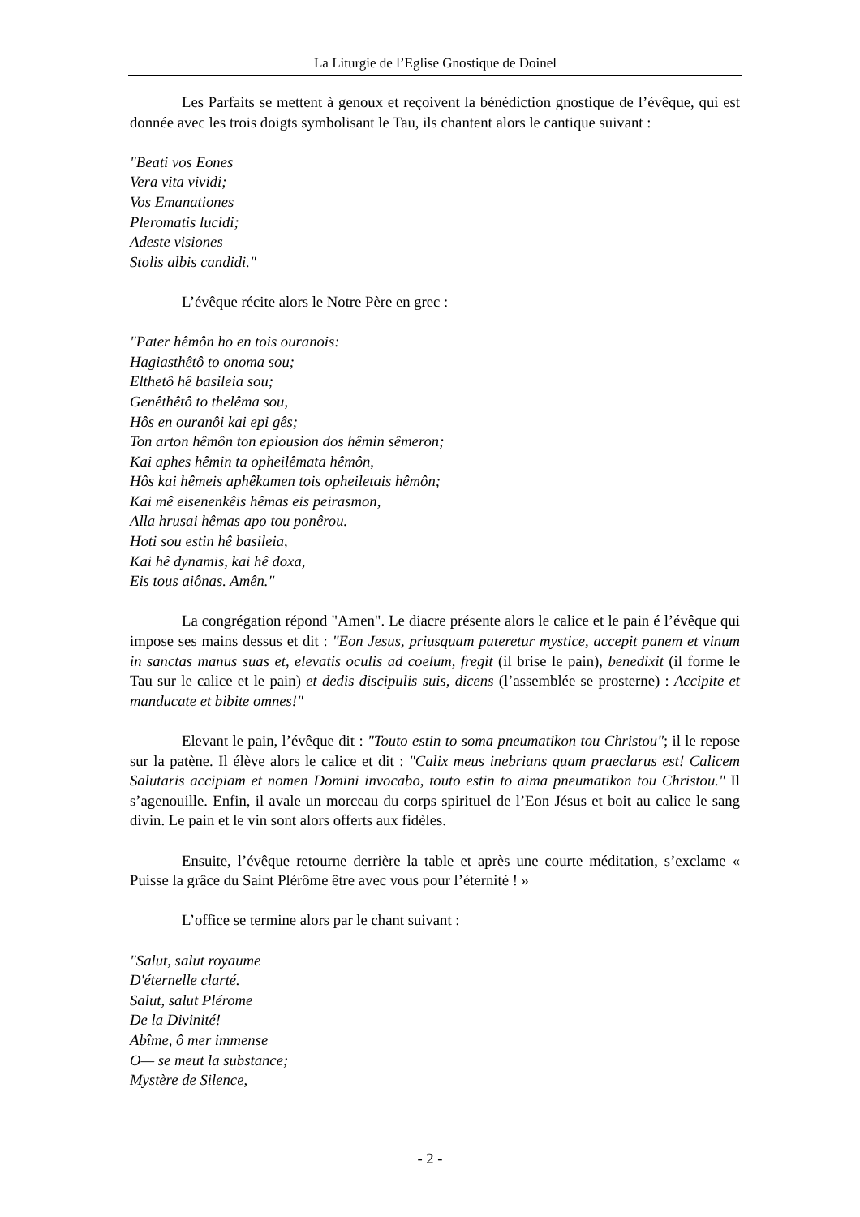La Liturgie de l’Eglise Gnostique de Doinel
Les Parfaits se mettent à genoux et reçoivent la bénédiction gnostique de l’évêque, qui est donnée avec les trois doigts symbolisant le Tau, ils chantent alors le cantique suivant :
"Beati vos Eones
Vera vita vividi;
Vos Emanationes
Pleromatis lucidi;
Adeste visiones
Stolis albis candidi."
L’évêque récite alors le Notre Père en grec :
"Pater hêmôn ho en tois ouranois:
Hagiasthêtô to onoma sou;
Elthetô hê basileia sou;
Genêthêtô to thelêma sou,
Hôs en ouranôi kai epi gês;
Ton arton hêmôn ton epiousion dos hêmin sêmeron;
Kai aphes hêmin ta opheilêmata hêmôn,
Hôs kai hêmeis aphêkamen tois opheiletais hêmôn;
Kai mê eisenenkêis hêmas eis peirasmon,
Alla hrusai hêmas apo tou ponêrou.
Hoti sou estin hê basileia,
Kai hê dynamis, kai hê doxa,
Eis tous aiônas. Amên."
La congrégation répond "Amen". Le diacre présente alors le calice et le pain é l’évêque qui impose ses mains dessus et dit : "Eon Jesus, priusquam pateretur mystice, accepit panem et vinum in sanctas manus suas et, elevatis oculis ad coelum, fregit (il brise le pain), benedixit (il forme le Tau sur le calice et le pain) et dedis discipulis suis, dicens (l’assemblée se prosterne) : Accipite et manducate et bibite omnes!"
Elevant le pain, l’évêque dit : "Touto estin to soma pneumatikon tou Christou"; il le repose sur la patène. Il élève alors le calice et dit : "Calix meus inebrians quam praeclarus est! Calicem Salutaris accipiam et nomen Domini invocabo, touto estin to aima pneumatikon tou Christou." Il s’agenouille. Enfin, il avale un morceau du corps spirituel de l’Eon Jésus et boit au calice le sang divin. Le pain et le vin sont alors offerts aux fidèles.
Ensuite, l’évêque retourne derrière la table et après une courte méditation, s’exclame « Puisse la grâce du Saint Plérôme être avec vous pour l’éternité ! »
L’office se termine alors par le chant suivant :
"Salut, salut royaume
D'éternelle clarté.
Salut, salut Plérome
De la Divinité!
Abîme, ô mer immense
O— se meut la substance;
Mystère de Silence,
- 2 -